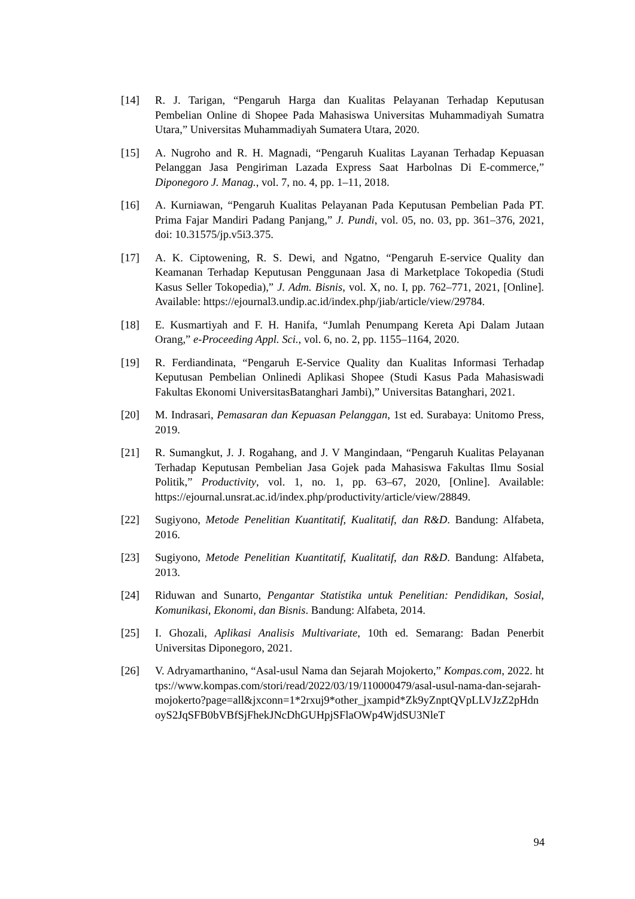[14] R. J. Tarigan, “Pengaruh Harga dan Kualitas Pelayanan Terhadap Keputusan Pembelian Online di Shopee Pada Mahasiswa Universitas Muhammadiyah Sumatra Utara,” Universitas Muhammadiyah Sumatera Utara, 2020.
[15] A. Nugroho and R. H. Magnadi, “Pengaruh Kualitas Layanan Terhadap Kepuasan Pelanggan Jasa Pengiriman Lazada Express Saat Harbolnas Di E-commerce,” Diponegoro J. Manag., vol. 7, no. 4, pp. 1–11, 2018.
[16] A. Kurniawan, “Pengaruh Kualitas Pelayanan Pada Keputusan Pembelian Pada PT. Prima Fajar Mandiri Padang Panjang,” J. Pundi, vol. 05, no. 03, pp. 361–376, 2021, doi: 10.31575/jp.v5i3.375.
[17] A. K. Ciptowening, R. S. Dewi, and Ngatno, “Pengaruh E-service Quality dan Keamanan Terhadap Keputusan Penggunaan Jasa di Marketplace Tokopedia (Studi Kasus Seller Tokopedia),” J. Adm. Bisnis, vol. X, no. I, pp. 762–771, 2021, [Online]. Available: https://ejournal3.undip.ac.id/index.php/jiab/article/view/29784.
[18] E. Kusmartiyah and F. H. Hanifa, “Jumlah Penumpang Kereta Api Dalam Jutaan Orang,” e-Proceeding Appl. Sci., vol. 6, no. 2, pp. 1155–1164, 2020.
[19] R. Ferdiandinata, “Pengaruh E-Service Quality dan Kualitas Informasi Terhadap Keputusan Pembelian Onlinedi Aplikasi Shopee (Studi Kasus Pada Mahasiswadi Fakultas Ekonomi UniversitasBatanghari Jambi),” Universitas Batanghari, 2021.
[20] M. Indrasari, Pemasaran dan Kepuasan Pelanggan, 1st ed. Surabaya: Unitomo Press, 2019.
[21] R. Sumangkut, J. J. Rogahang, and J. V Mangindaan, “Pengaruh Kualitas Pelayanan Terhadap Keputusan Pembelian Jasa Gojek pada Mahasiswa Fakultas Ilmu Sosial Politik,” Productivity, vol. 1, no. 1, pp. 63–67, 2020, [Online]. Available: https://ejournal.unsrat.ac.id/index.php/productivity/article/view/28849.
[22] Sugiyono, Metode Penelitian Kuantitatif, Kualitatif, dan R&D. Bandung: Alfabeta, 2016.
[23] Sugiyono, Metode Penelitian Kuantitatif, Kualitatif, dan R&D. Bandung: Alfabeta, 2013.
[24] Riduwan and Sunarto, Pengantar Statistika untuk Penelitian: Pendidikan, Sosial, Komunikasi, Ekonomi, dan Bisnis. Bandung: Alfabeta, 2014.
[25] I. Ghozali, Aplikasi Analisis Multivariate, 10th ed. Semarang: Badan Penerbit Universitas Diponegoro, 2021.
[26] V. Adryamarthanino, “Asal-usul Nama dan Sejarah Mojokerto,” Kompas.com, 2022. https://www.kompas.com/stori/read/2022/03/19/110000479/asal-usul-nama-dan-sejarah-mojokerto?page=all&jxconn=1*2rxuj9*other_jxampid*Zk9yZnptQVpLLVJzZ2pHdnoyS2JqSFB0bVBfSjFhekJNcDhGUHpjSFlaOWp4WjdSU3NleT
94